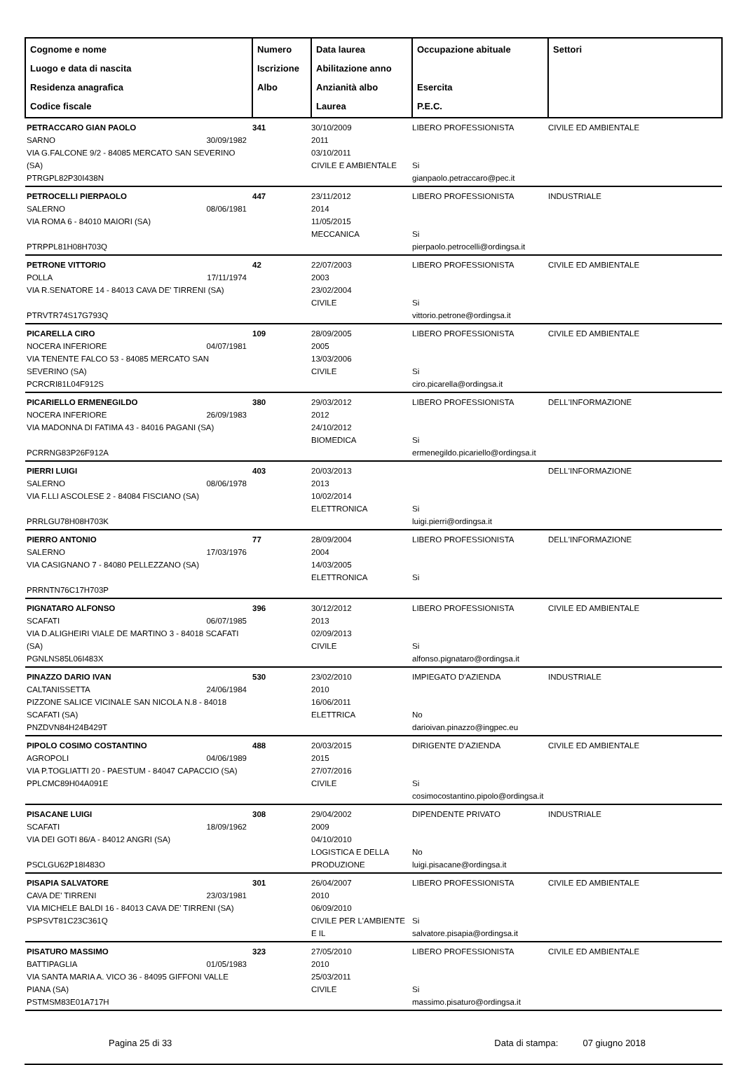| Cognome e nome Luogo e data di nascita Residenza anagrafica Codice fiscale | Numero Iscrizione Albo | Data laurea Abilitazione anno Anzianità albo Laurea | Occupazione abituale Esercita P.E.C. | Settori |
| --- | --- | --- | --- | --- |
| PETRACCARO GIAN PAOLO SARNO 30/09/1982 VIA G.FALCONE 9/2 - 84085 MERCATO SAN SEVERINO (SA) PTRGPL82P30I438N | 341 | 30/10/2009 2011 03/10/2011 CIVILE E AMBIENTALE | LIBERO PROFESSIONISTA Si gianpaolo.petraccaro@pec.it | CIVILE ED AMBIENTALE |
| PETROCELLI PIERPAOLO SALERNO 08/06/1981 VIA ROMA 6 - 84010 MAIORI (SA) PTRPPL81H08H703Q | 447 | 23/11/2012 2014 11/05/2015 MECCANICA | LIBERO PROFESSIONISTA Si pierpaolo.petrocelli@ordingsa.it | INDUSTRIALE |
| PETRONE VITTORIO POLLA 17/11/1974 VIA R.SENATORE 14 - 84013 CAVA DE' TIRRENI (SA) PTRVTR74S17G793Q | 42 | 22/07/2003 2003 23/02/2004 CIVILE | LIBERO PROFESSIONISTA Si vittorio.petrone@ordingsa.it | CIVILE ED AMBIENTALE |
| PICARELLA CIRO NOCERA INFERIORE 04/07/1981 VIA TENENTE FALCO 53 - 84085 MERCATO SAN SEVERINO (SA) PCRCRI81L04F912S | 109 | 28/09/2005 2005 13/03/2006 CIVILE | LIBERO PROFESSIONISTA Si ciro.picarella@ordingsa.it | CIVILE ED AMBIENTALE |
| PICARIELLO ERMENEGILDO NOCERA INFERIORE 26/09/1983 VIA MADONNA DI FATIMA 43 - 84016 PAGANI (SA) PCRRNG83P26F912A | 380 | 29/03/2012 2012 24/10/2012 BIOMEDICA | LIBERO PROFESSIONISTA Si ermenegildo.picariello@ordingsa.it | DELL'INFORMAZIONE |
| PIERRI LUIGI SALERNO 08/06/1978 VIA F.LLI ASCOLESE 2 - 84084 FISCIANO (SA) PRRLGU78H08H703K | 403 | 20/03/2013 2013 10/02/2014 ELETTRONICA | Si luigi.pierri@ordingsa.it | DELL'INFORMAZIONE |
| PIERRO ANTONIO SALERNO 17/03/1976 VIA CASIGNANO 7 - 84080 PELLEZZANO (SA) PRRNTN76C17H703P | 77 | 28/09/2004 2004 14/03/2005 ELETTRONICA | LIBERO PROFESSIONISTA Si | DELL'INFORMAZIONE |
| PIGNATARO ALFONSO SCAFATI 06/07/1985 VIA D.ALIGHEIRI VIALE DE MARTINO 3 - 84018 SCAFATI (SA) PGNLNS85L06I483X | 396 | 30/12/2012 2013 02/09/2013 CIVILE | LIBERO PROFESSIONISTA Si alfonso.pignataro@ordingsa.it | CIVILE ED AMBIENTALE |
| PINAZZO DARIO IVAN CALTANISSETTA 24/06/1984 PIZZONE SALICE VICINALE SAN NICOLA N.8 - 84018 SCAFATI (SA) PNZDVN84H24B429T | 530 | 23/02/2010 2010 16/06/2011 ELETTRICA | IMPIEGATO D'AZIENDA No darioivan.pinazzo@ingpec.eu | INDUSTRIALE |
| PIPOLO COSIMO COSTANTINO AGROPOLI 04/06/1989 VIA P.TOGLIATTI 20 - PAESTUM - 84047 CAPACCIO (SA) PPLCMC89H04A091E | 488 | 20/03/2015 2015 27/07/2016 CIVILE | DIRIGENTE D'AZIENDA Si cosimocostantino.pipolo@ordingsa.it | CIVILE ED AMBIENTALE |
| PISACANE LUIGI SCAFATI 18/09/1962 VIA DEI GOTI 86/A - 84012 ANGRI (SA) PSCLGU62P18I483O | 308 | 29/04/2002 2009 04/10/2010 LOGISTICA E DELLA PRODUZIONE | DIPENDENTE PRIVATO No luigi.pisacane@ordingsa.it | INDUSTRIALE |
| PISAPIA SALVATORE CAVA DE' TIRRENI 23/03/1981 VIA MICHELE BALDI 16 - 84013 CAVA DE' TIRRENI (SA) PSPSVT81C23C361Q | 301 | 26/04/2007 2010 06/09/2010 CIVILE PER L'AMBIENTE E IL | LIBERO PROFESSIONISTA Si salvatore.pisapia@ordingsa.it | CIVILE ED AMBIENTALE |
| PISATURO MASSIMO BATTIPAGLIA 01/05/1983 VIA SANTA MARIA A. VICO 36 - 84095 GIFFONI VALLE PIANA (SA) PSTMSM83E01A717H | 323 | 27/05/2010 2010 25/03/2011 CIVILE | LIBERO PROFESSIONISTA Si massimo.pisaturo@ordingsa.it | CIVILE ED AMBIENTALE |
Pagina 25 di 33 Data di stampa: 07 giugno 2018